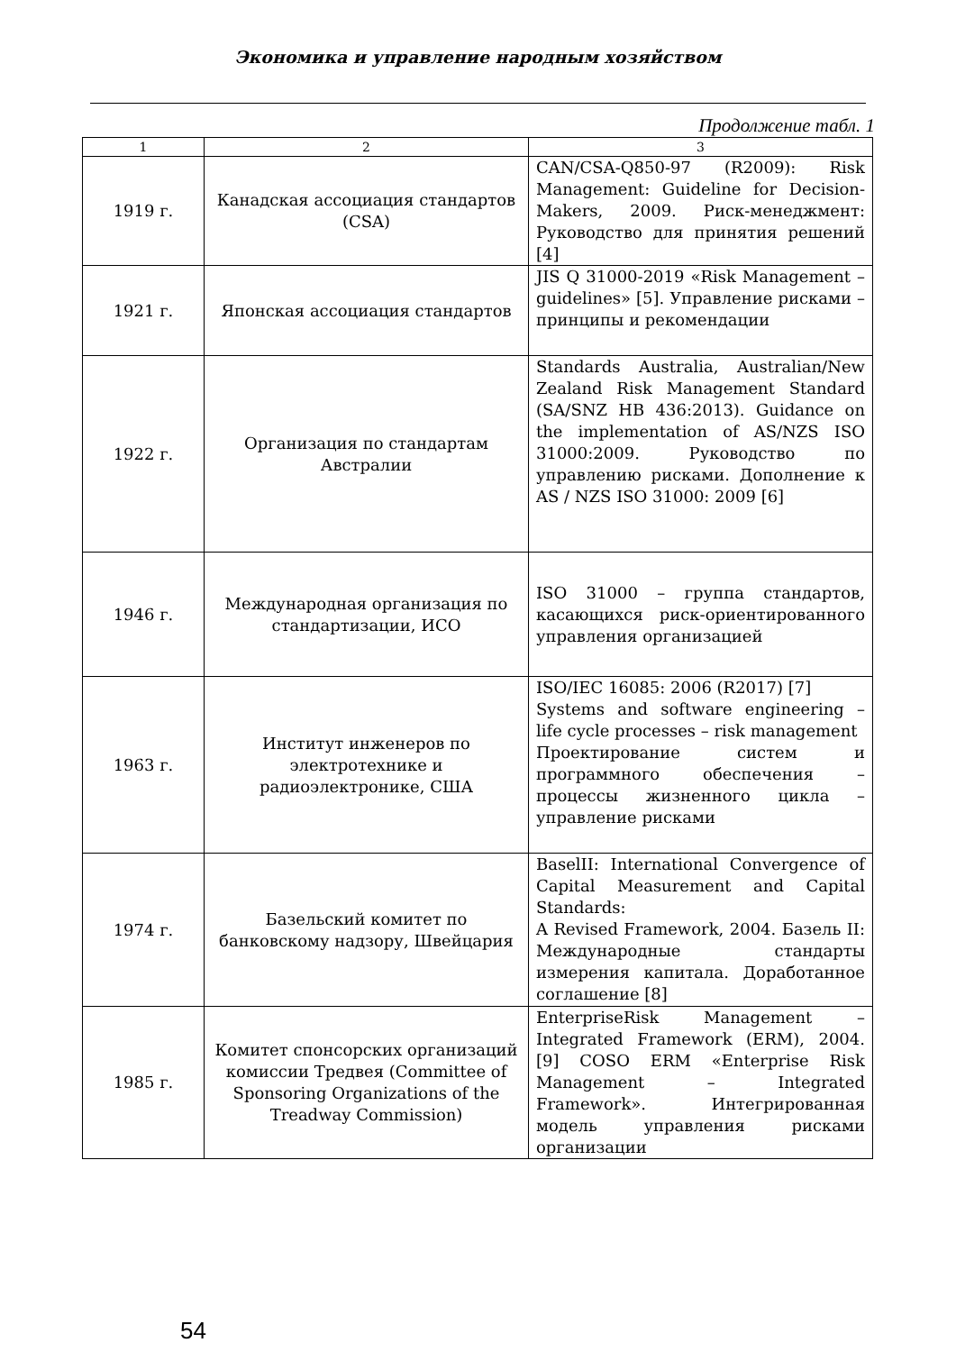Экономика и управление народным хозяйством
Продолжение табл. 1
| 1 | 2 | 3 |
| --- | --- | --- |
| 1919 г. | Канадская ассоциация стандартов (CSA) | CAN/CSA-Q850-97 (R2009): Risk Management: Guideline for Decision-Makers, 2009. Риск-менеджмент: Руководство для принятия решений [4] |
| 1921 г. | Японская ассоциация стандартов | JIS Q 31000-2019 «Risk Management – guidelines» [5]. Управление рисками – принципы и рекомендации |
| 1922 г. | Организация по стандартам Австралии | Standards Australia, Australian/New Zealand Risk Management Standard (SA/SNZ HB 436:2013). Guidance on the implementation of AS/NZS ISO 31000:2009. Руководство по управлению рисками. Дополнение к AS / NZS ISO 31000: 2009 [6] |
| 1946 г. | Международная организация по стандартизации, ИСО | ISO 31000 – группа стандартов, касающихся риск-ориентированного управления организацией |
| 1963 г. | Институт инженеров по электротехнике и радиоэлектронике, США | ISO/IEC 16085: 2006 (R2017) [7] Systems and software engineering – life cycle processes – risk management Проектирование систем и программного обеспечения – процессы жизненного цикла – управление рисками |
| 1974 г. | Базельский комитет по банковскому надзору, Швейцария | BaselII: International Convergence of Capital Measurement and Capital Standards: A Revised Framework, 2004. Базель II: Международные стандарты измерения капитала. Доработанное соглашение [8] |
| 1985 г. | Комитет спонсорских организаций комиссии Тредвея (Committee of Sponsoring Organizations of the Treadway Commission) | EnterpriseRisk Management – Integrated Framework (ERM), 2004. [9] COSO ERM «Enterprise Risk Management – Integrated Framework». Интегрированная модель управления рисками организации |
54